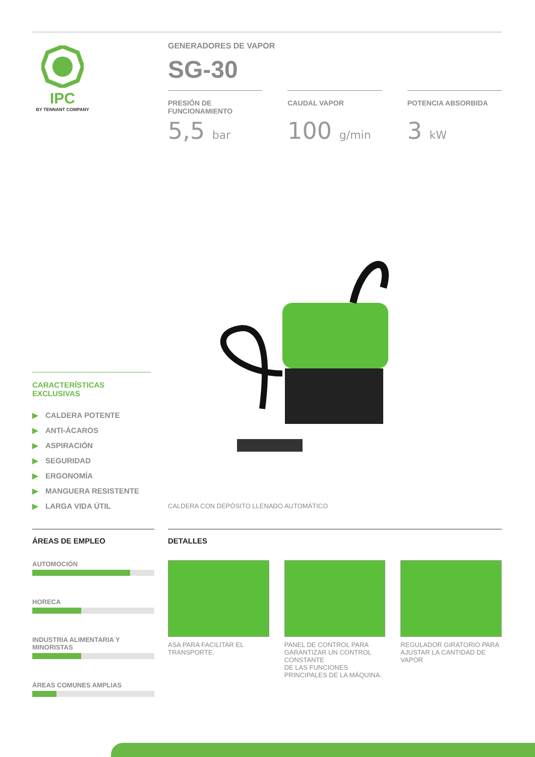IPC
BY TENNANT COMPANY
GENERADORES DE VAPOR
SG-30
PRESIÓN DE FUNCIONAMIENTO
5,5 bar
CAUDAL VAPOR
100 g/min
POTENCIA ABSORBIDA
3 kW
CALDERA CON DEPÓSITO LLENADO AUTOMÁTICO
CARACTERÍSTICAS EXCLUSIVAS
▶ CALDERA POTENTE
▶ ANTI-ÁCAROS
▶ ASPIRACIÓN
▶ SEGURIDAD
▶ ERGONOMÍA
▶ MANGUERA RESISTENTE
▶ LARGA VIDA ÚTIL
ÁREAS DE EMPLEO
AUTOMOCIÓN
HORECA
INDUSTRIA ALIMENTARIA Y MINORISTAS
ÁREAS COMUNES AMPLIAS
DETALLES
ASA PARA FACILITAR EL TRANSPORTE.
PANEL DE CONTROL PARA GARANTIZAR UN CONTROL CONSTANTE
DE LAS FUNCIONES PRINCIPALES DE LA MÁQUINA.
REGULADOR GIRATORIO PARA AJUSTAR LA CANTIDAD DE VAPOR